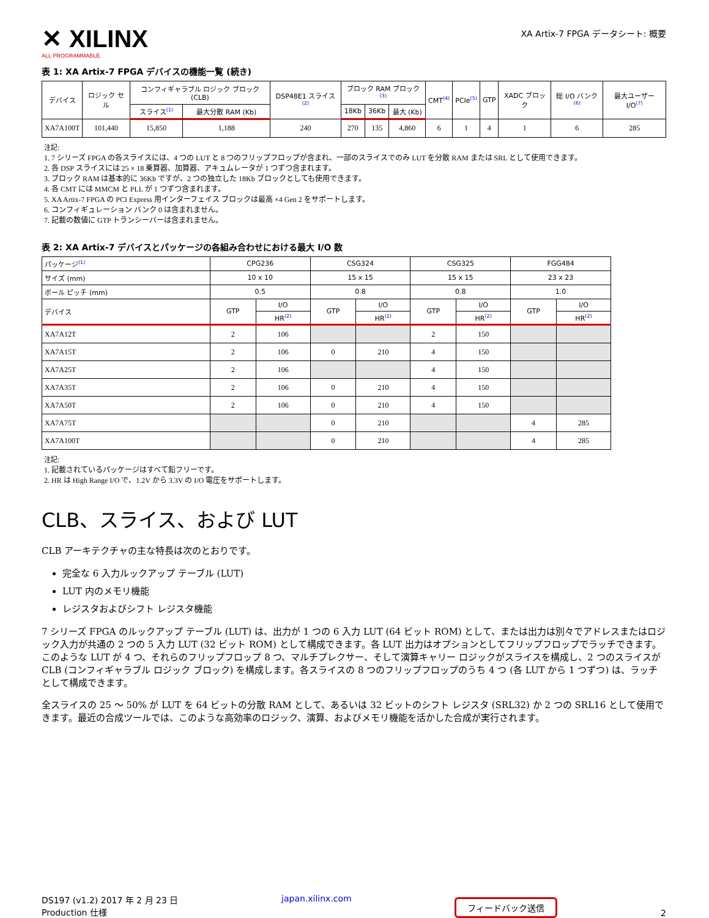✕ XILINX
ALL PROGRAMMABLE.
XA Artix-7 FPGA データシート: 概要
表 1: XA Artix-7 FPGA デバイスの機能一覧 (続き)
| デバイス | ロジック セル | コンフィギャラブル ロジック ブロック (CLB) | | DSP48E1 スライス<sup>(2)</sup> | ブロック RAM ブロック<sup>(3)</sup> | | | CMT<sup>(4)</sup> | PCIe<sup>(5)</sup> | GTP | XADC ブロック | 総 I/O バンク<sup>(6)</sup> | 最大ユーザー I/O<sup>(7)</sup> |
| --- | --- | --- | --- | --- | --- | --- | --- | --- | --- | --- | --- | --- | --- |
| | | スライス<sup>(1)</sup> | 最大分散 RAM (Kb) | | 18Kb | 36Kb | 最大 (Kb) | | | | | | |
| XA7A100T | 101,440 | 15,850 | 1,188 | 240 | 270 | 135 | 4,860 | 6 | 1 | 4 | 1 | 6 | 285 |
注記:
1. 7 シリーズ FPGA の各スライスには、4 つの LUT と 8 つのフリップフロップが含まれ、一部のスライスでのみ LUT を分散 RAM または SRL として使用できます。
2. 各 DSP スライスには 25 × 18 乗算器、加算器、アキュムレータが 1 つずつ含まれます。
3. ブロック RAM は基本的に 36Kb ですが、2 つの独立した 18Kb ブロックとしても使用できます。
4. 各 CMT には MMCM と PLL が 1 つずつ含まれます。
5. XA Artix-7 FPGA の PCI Express 用インターフェイス ブロックは最高 ×4 Gen 2 をサポートします。
6. コンフィギュレーション バンク 0 は含まれません。
7. 記載の数値に GTP トランシーバーは含まれません。
表 2: XA Artix-7 デバイスとパッケージの各組み合わせにおける最大 I/O 数
| パッケージ<sup>(1)</sup> | CPG236 | | CSG324 | | CSG325 | | FGG484 | |
| --- | --- | --- | --- | --- | --- | --- | --- | --- |
| サイズ (mm) | 10 x 10 | | 15 x 15 | | 15 x 15 | | 23 x 23 | |
| ボール ピッチ (mm) | 0.5 | | 0.8 | | 0.8 | | 1.0 | |
| デバイス | GTP | I/O | GTP | I/O | GTP | I/O | GTP | I/O |
| | | HR<sup>(2)</sup> | | HR<sup>(2)</sup> | | HR<sup>(2)</sup> | | HR<sup>(2)</sup> |
| XA7A12T | 2 | 106 | | | 2 | 150 | | |
| XA7A15T | 2 | 106 | 0 | 210 | 4 | 150 | | |
| XA7A25T | 2 | 106 | | | 4 | 150 | | |
| XA7A35T | 2 | 106 | 0 | 210 | 4 | 150 | | |
| XA7A50T | 2 | 106 | 0 | 210 | 4 | 150 | | |
| XA7A75T | | | 0 | 210 | | | 4 | 285 |
| XA7A100T | | | 0 | 210 | | | 4 | 285 |
注記:
1. 記載されているパッケージはすべて鉛フリーです。
2. HR は High Range I/O で、1.2V から 3.3V の I/O 電圧をサポートします。
CLB、スライス、および LUT
CLB アーキテクチャの主な特長は次のとおりです。
完全な 6 入力ルックアップ テーブル (LUT)
LUT 内のメモリ機能
レジスタおよびシフト レジスタ機能
7 シリーズ FPGA のルックアップ テーブル (LUT) は、出力が 1 つの 6 入力 LUT (64 ビット ROM) として、または出力は別々でアドレスまたはロジック入力が共通の 2 つの 5 入力 LUT (32 ビット ROM) として構成できます。各 LUT 出力はオプションとしてフリップフロップでラッチできます。このような LUT が 4 つ、それらのフリップフロップ 8 つ、マルチプレクサー、そして演算キャリー ロジックがスライスを構成し、2 つのスライスが CLB (コンフィギャラブル ロジック ブロック) を構成します。各スライスの 8 つのフリップフロップのうち 4 つ (各 LUT から 1 つずつ) は、ラッチとして構成できます。
全スライスの 25 ～ 50% が LUT を 64 ビットの分散 RAM として、あるいは 32 ビットのシフト レジスタ (SRL32) か 2 つの SRL16 として使用できます。最近の合成ツールでは、このような高効率のロジック、演算、およびメモリ機能を活かした合成が実行されます。
DS197 (v1.2) 2017 年 2 月 23 日
Production 仕様
japan.xilinx.com
フィードバック送信
2